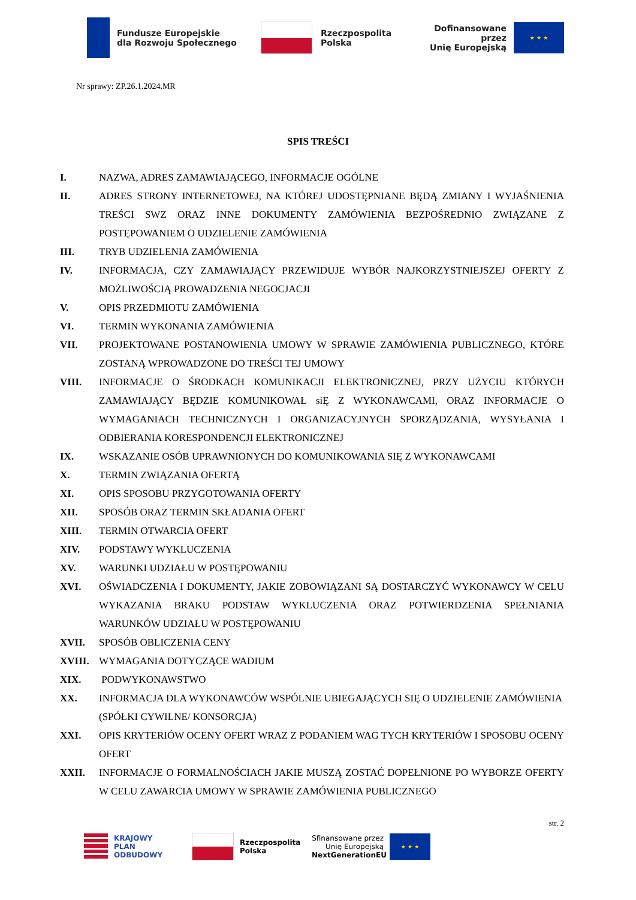Fundusze Europejskie
dla Rozwoju Społecznego
Rzeczpospolita
Polska
Dofinansowane przez
Unię Europejską
★ ★ ★
Nr sprawy: ZP.26.1.2024.MR
SPIS TREŚCI
I. NAZWA, ADRES ZAMAWIAJĄCEGO, INFORMACJE OGÓLNE
II. ADRES STRONY INTERNETOWEJ, NA KTÓREJ UDOSTĘPNIANE BĘDĄ ZMIANY I WYJAŚNIENIA TREŚCI SWZ ORAZ INNE DOKUMENTY ZAMÓWIENIA BEZPOŚREDNIO ZWIĄZANE Z POSTĘPOWANIEM O UDZIELENIE ZAMÓWIENIA
III. TRYB UDZIELENIA ZAMÓWIENIA
IV. INFORMACJA, CZY ZAMAWIAJĄCY PRZEWIDUJE WYBÓR NAJKORZYSTNIEJSZEJ OFERTY Z MOŻLIWOŚCIĄ PROWADZENIA NEGOCJACJI
V. OPIS PRZEDMIOTU ZAMÓWIENIA
VI. TERMIN WYKONANIA ZAMÓWIENIA
VII. PROJEKTOWANE POSTANOWIENIA UMOWY W SPRAWIE ZAMÓWIENIA PUBLICZNEGO, KTÓRE ZOSTANĄ WPROWADZONE DO TREŚCI TEJ UMOWY
VIII. INFORMACJE O ŚRODKACH KOMUNIKACJI ELEKTRONICZNEJ, PRZY UŻYCIU KTÓRYCH ZAMAWIAJĄCY BĘDZIE KOMUNIKOWAŁ siĘ Z WYKONAWCAMI, ORAZ INFORMACJE O WYMAGANIACH TECHNICZNYCH I ORGANIZACYJNYCH SPORZĄDZANIA, WYSYŁANIA I ODBIERANIA KORESPONDENCJI ELEKTRONICZNEJ
IX. WSKAZANIE OSÓB UPRAWNIONYCH DO KOMUNIKOWANIA SIĘ Z WYKONAWCAMI
X. TERMIN ZWIĄZANIA OFERTĄ
XI. OPIS SPOSOBU PRZYGOTOWANIA OFERTY
XII. SPOSÓB ORAZ TERMIN SKŁADANIA OFERT
XIII. TERMIN OTWARCIA OFERT
XIV. PODSTAWY WYKLUCZENIA
XV. WARUNKI UDZIAŁU W POSTĘPOWANIU
XVI. OŚWIADCZENIA I DOKUMENTY, JAKIE ZOBOWIĄZANI SĄ DOSTARCZYĆ WYKONAWCY W CELU WYKAZANIA BRAKU PODSTAW WYKLUCZENIA ORAZ POTWIERDZENIA SPEŁNIANIA WARUNKÓW UDZIAŁU W POSTĘPOWANIU
XVII. SPOSÓB OBLICZENIA CENY
XVIII. WYMAGANIA DOTYCZĄCE WADIUM
XIX. PODWYKONAWSTWO
XX. INFORMACJA DLA WYKONAWCÓW WSPÓLNIE UBIEGAJĄCYCH SIĘ O UDZIELENIE ZAMÓWIENIA (SPÓŁKI CYWILNE/ KONSORCJA)
XXI. OPIS KRYTERIÓW OCENY OFERT WRAZ Z PODANIEM WAG TYCH KRYTERIÓW I SPOSOBU OCENY OFERT
XXII. INFORMACJE O FORMALNOŚCIACH JAKIE MUSZĄ ZOSTAĆ DOPEŁNIONE PO WYBORZE OFERTY W CELU ZAWARCIA UMOWY W SPRAWIE ZAMÓWIENIA PUBLICZNEGO
str. 2
KRAJOWY
PLAN
ODBUDOWY
Rzeczpospolita
Polska
Sfinansowane przez
Unię Europejską
NextGenerationEU
★ ★ ★